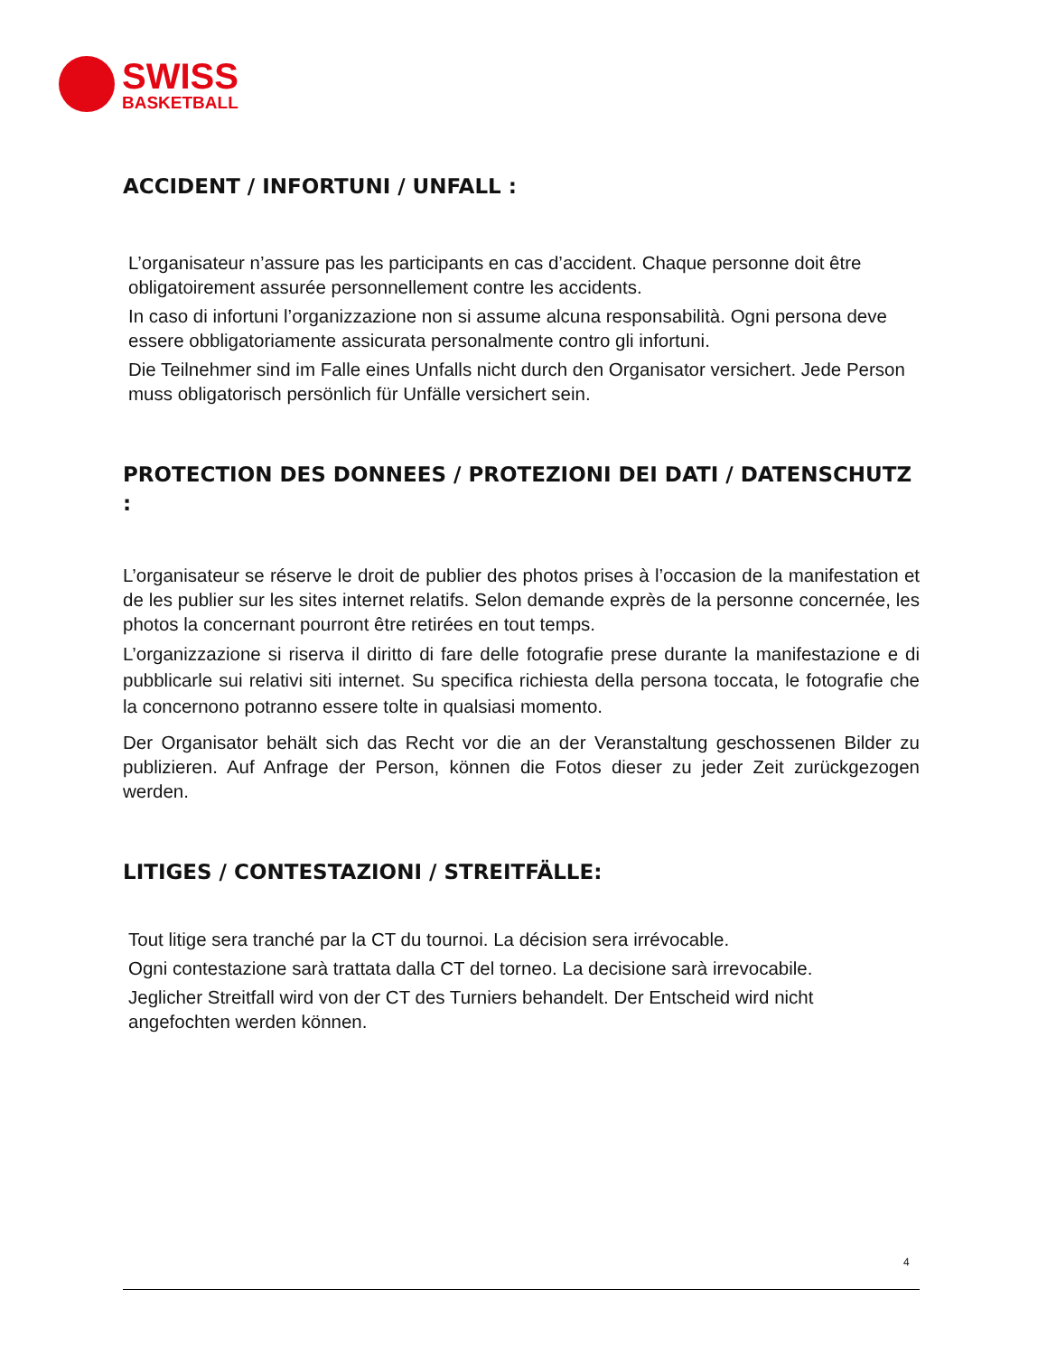SWISS
BASKETBALL
ACCIDENT / INFORTUNI / UNFALL :
L’organisateur n’assure pas les participants en cas d’accident. Chaque personne doit être obligatoirement assurée personnellement contre les accidents.
In caso di infortuni l’organizzazione non si assume alcuna responsabilità. Ogni persona deve essere obbligatoriamente assicurata personalmente contro gli infortuni.
Die Teilnehmer sind im Falle eines Unfalls nicht durch den Organisator versichert. Jede Person muss obligatorisch persönlich für Unfälle versichert sein.
PROTECTION DES DONNEES / PROTEZIONI DEI DATI / DATENSCHUTZ :
L’organisateur se réserve le droit de publier des photos prises à l’occasion de la manifestation et de les publier sur les sites internet relatifs. Selon demande exprès de la personne concernée, les photos la concernant pourront être retirées en tout temps.
L’organizzazione si riserva il diritto di fare delle fotografie prese durante la manifestazione e di pubblicarle sui relativi siti internet. Su specifica richiesta della persona toccata, le fotografie che la concernono potranno essere tolte in qualsiasi momento.
Der Organisator behält sich das Recht vor die an der Veranstaltung geschossenen Bilder zu publizieren. Auf Anfrage der Person, können die Fotos dieser zu jeder Zeit zurückgezogen werden.
LITIGES / CONTESTAZIONI / STREITFÄLLE:
Tout litige sera tranché par la CT du tournoi. La décision sera irrévocable.
Ogni contestazione sarà trattata dalla CT del torneo. La decisione sarà irrevocabile.
Jeglicher Streitfall wird von der CT des Turniers behandelt. Der Entscheid wird nicht angefochten werden können.
4